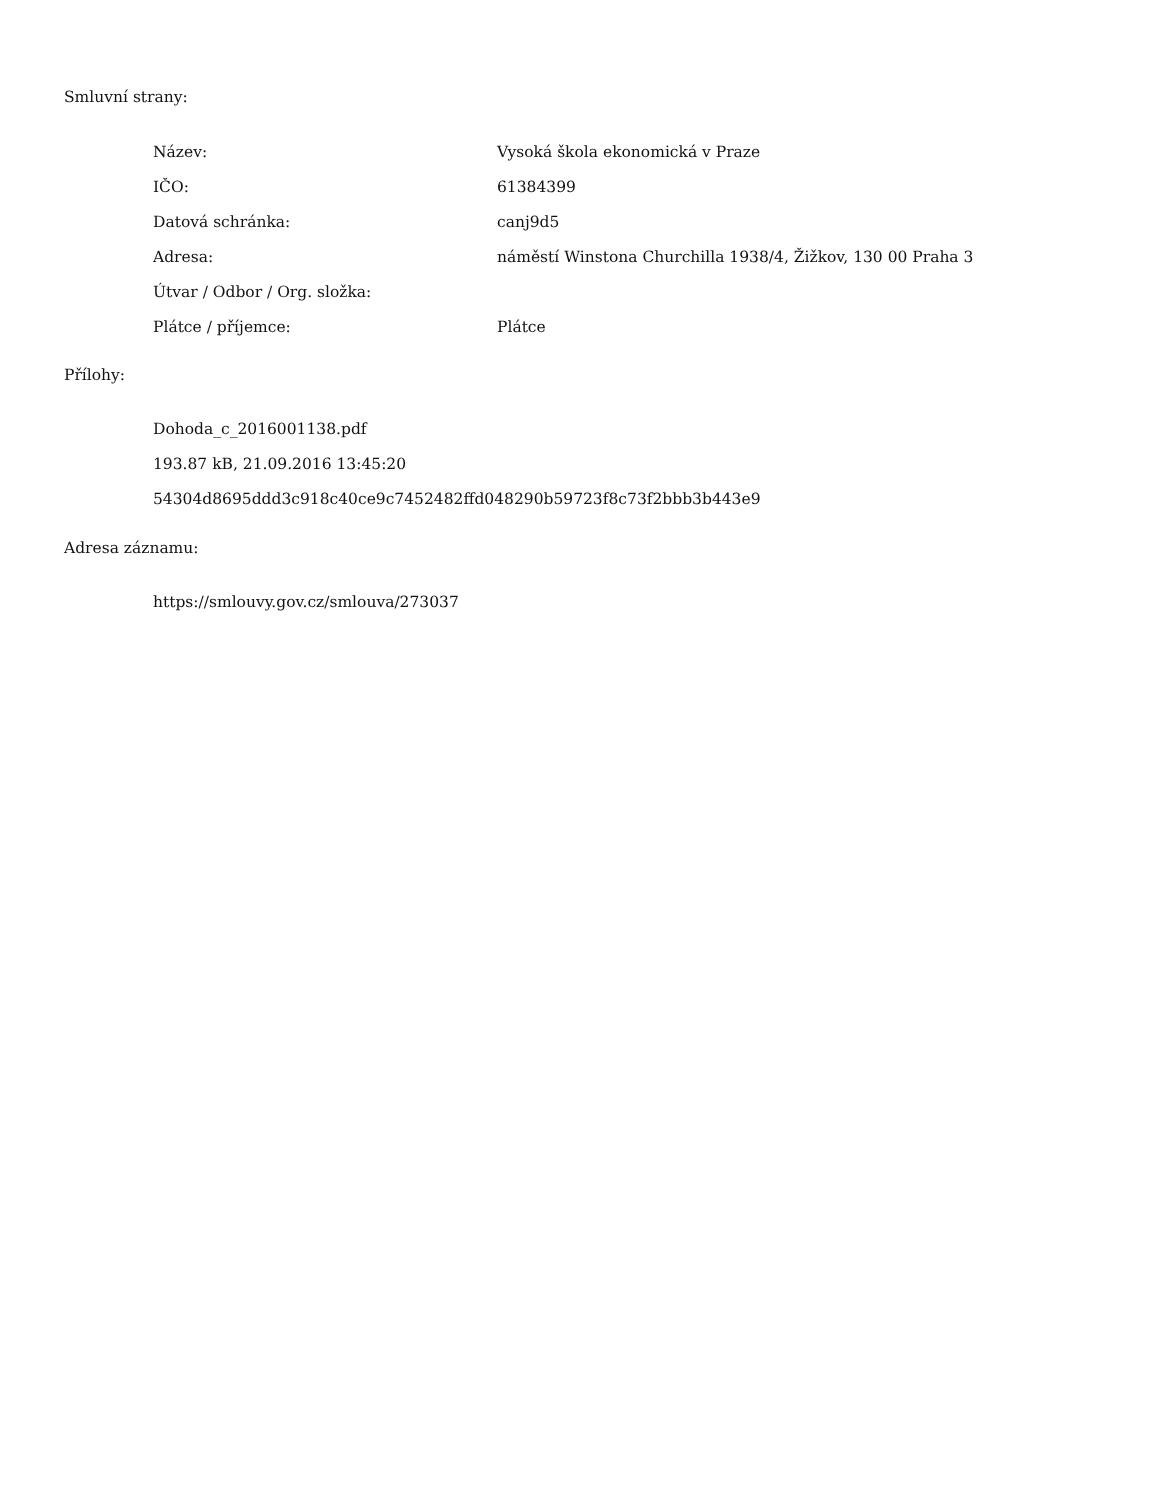Smluvní strany:
| Název: | Vysoká škola ekonomická v Praze |
| IČO: | 61384399 |
| Datová schránka: | canj9d5 |
| Adresa: | náměstí Winstona Churchilla 1938/4, Žižkov, 130 00 Praha 3 |
| Útvar / Odbor / Org. složka: | |
| Plátce / příjemce: | Plátce |
Přílohy:
Dohoda_c_2016001138.pdf
193.87 kB, 21.09.2016 13:45:20
54304d8695ddd3c918c40ce9c7452482ffd048290b59723f8c73f2bbb3b443e9
Adresa záznamu:
https://smlouvy.gov.cz/smlouva/273037